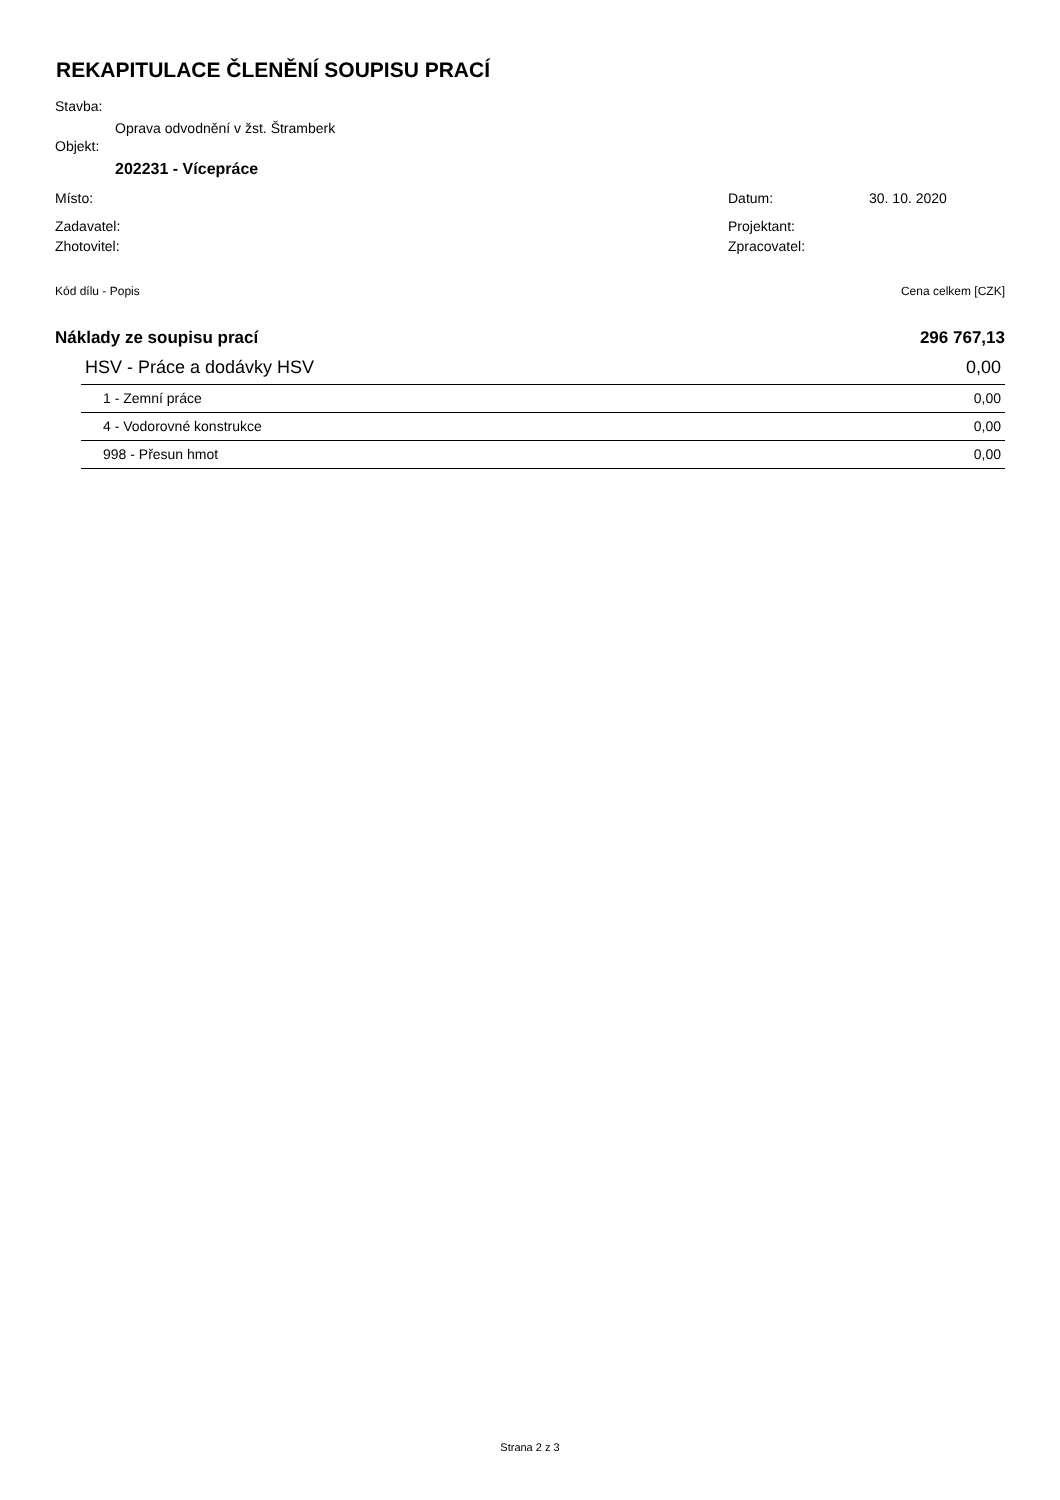REKAPITULACE ČLENĚNÍ SOUPISU PRACÍ
Stavba:
Oprava odvodnění v žst. Štramberk
Objekt:
202231 - Vícepráce
Místo: Datum: 30. 10. 2020
Zadavatel: Projektant:
Zhotovitel: Zpracovatel:
Kód dílu - Popis Cena celkem [CZK]
| Náklady ze soupisu prací | 296 767,13 |
| HSV - Práce a dodávky HSV | 0,00 |
| 1 - Zemní práce | 0,00 |
| 4 - Vodorovné konstrukce | 0,00 |
| 998 - Přesun hmot | 0,00 |
Strana 2 z 3